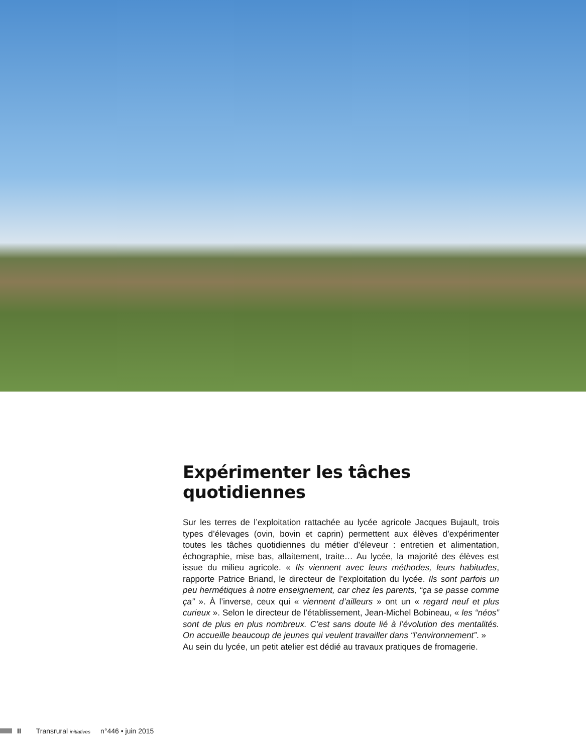Expérimenter les tâches quotidiennes
Sur les terres de l’exploitation rattachée au lycée agricole Jacques Bujault, trois types d’élevages (ovin, bovin et caprin) permettent aux élèves d’expérimenter toutes les tâches quotidiennes du métier d’éleveur : entretien et alimentation, échographie, mise bas, allaitement, traite… Au lycée, la majorité des élèves est issue du milieu agricole. « Ils viennent avec leurs méthodes, leurs habitudes, rapporte Patrice Briand, le directeur de l’exploitation du lycée. Ils sont parfois un peu hermétiques à notre enseignement, car chez les parents, “ça se passe comme ça” ». À l’inverse, ceux qui « viennent d’ailleurs » ont un « regard neuf et plus curieux ». Selon le directeur de l’établis­sement, Jean-Michel Bobineau, « les “néos” sont de plus en plus nombreux. C’est sans doute lié à l’évolution des mentalités. On accueille beaucoup de jeunes qui veulent travailler dans “l’environnement”. »
Au sein du lycée, un petit atelier est dédié au travaux pratiques de fromagerie.
II Transrural initiatives n°446 • juin 2015